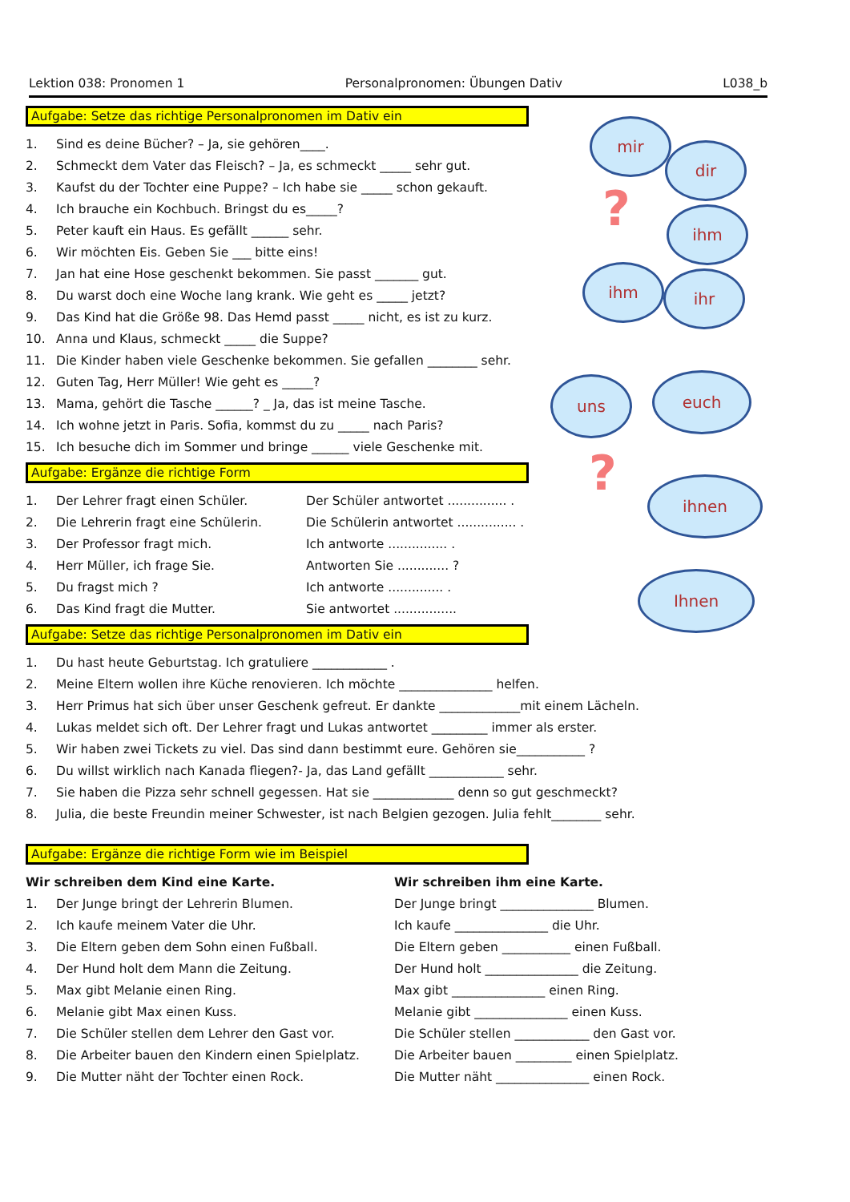Lektion 038: Pronomen 1 Personalpronomen: Übungen Dativ L038_b
mir
dir
ihm
ihm ihr
?
uns euch
ihnen
Ihnen
?
Aufgabe: Setze das richtige Personalpronomen im Dativ ein
1. Sind es deine Bücher? – Ja, sie gehören____.
2. Schmeckt dem Vater das Fleisch? – Ja, es schmeckt _____ sehr gut.
3. Kaufst du der Tochter eine Puppe? – Ich habe sie _____ schon gekauft.
4. Ich brauche ein Kochbuch. Bringst du es_____?
5. Peter kauft ein Haus. Es gefällt ______ sehr.
6. Wir möchten Eis. Geben Sie ___ bitte eins!
7. Jan hat eine Hose geschenkt bekommen. Sie passt _______ gut.
8. Du warst doch eine Woche lang krank. Wie geht es _____ jetzt?
9. Das Kind hat die Größe 98. Das Hemd passt _____ nicht, es ist zu kurz.
10. Anna und Klaus, schmeckt _____ die Suppe?
11. Die Kinder haben viele Geschenke bekommen. Sie gefallen ________ sehr.
12. Guten Tag, Herr Müller! Wie geht es _____?
13. Mama, gehört die Tasche ______? _ Ja, das ist meine Tasche.
14. Ich wohne jetzt in Paris. Sofia, kommst du zu _____ nach Paris?
15. Ich besuche dich im Sommer und bringe ______ viele Geschenke mit.
Aufgabe: Ergänze die richtige Form
1. Der Lehrer fragt einen Schüler.
2. Die Lehrerin fragt eine Schülerin.
3. Der Professor fragt mich.
4. Herr Müller, ich frage Sie.
5. Du fragst mich ?
6. Das Kind fragt die Mutter.
Der Schüler antwortet ............... .
Die Schülerin antwortet ............... .
Ich antworte ............... .
Antworten Sie ............. ?
Ich antworte .............. .
Sie antwortet ................
Aufgabe: Setze das richtige Personalpronomen im Dativ ein
1. Du hast heute Geburtstag. Ich gratuliere ____________ .
2. Meine Eltern wollen ihre Küche renovieren. Ich möchte _______________ helfen.
3. Herr Primus hat sich über unser Geschenk gefreut. Er dankte _____________mit einem Lächeln.
4. Lukas meldet sich oft. Der Lehrer fragt und Lukas antwortet _________ immer als erster.
5. Wir haben zwei Tickets zu viel. Das sind dann bestimmt eure. Gehören sie___________ ?
6. Du willst wirklich nach Kanada fliegen?- Ja, das Land gefällt ____________ sehr.
7. Sie haben die Pizza sehr schnell gegessen. Hat sie _____________ denn so gut geschmeckt?
8. Julia, die beste Freundin meiner Schwester, ist nach Belgien gezogen. Julia fehlt________ sehr.
Aufgabe: Ergänze die richtige Form wie im Beispiel
Wir schreiben dem Kind eine Karte.
1. Der Junge bringt der Lehrerin Blumen.
2. Ich kaufe meinem Vater die Uhr.
3. Die Eltern geben dem Sohn einen Fußball.
4. Der Hund holt dem Mann die Zeitung.
5. Max gibt Melanie einen Ring.
6. Melanie gibt Max einen Kuss.
7. Die Schüler stellen dem Lehrer den Gast vor.
8. Die Arbeiter bauen den Kindern einen Spielplatz.
9. Die Mutter näht der Tochter einen Rock.
Wir schreiben ihm eine Karte.
Der Junge bringt _______________ Blumen.
Ich kaufe _______________ die Uhr.
Die Eltern geben ___________ einen Fußball.
Der Hund holt _______________ die Zeitung.
Max gibt _______________ einen Ring.
Melanie gibt _______________ einen Kuss.
Die Schüler stellen ____________ den Gast vor.
Die Arbeiter bauen _________ einen Spielplatz.
Die Mutter näht _______________ einen Rock.